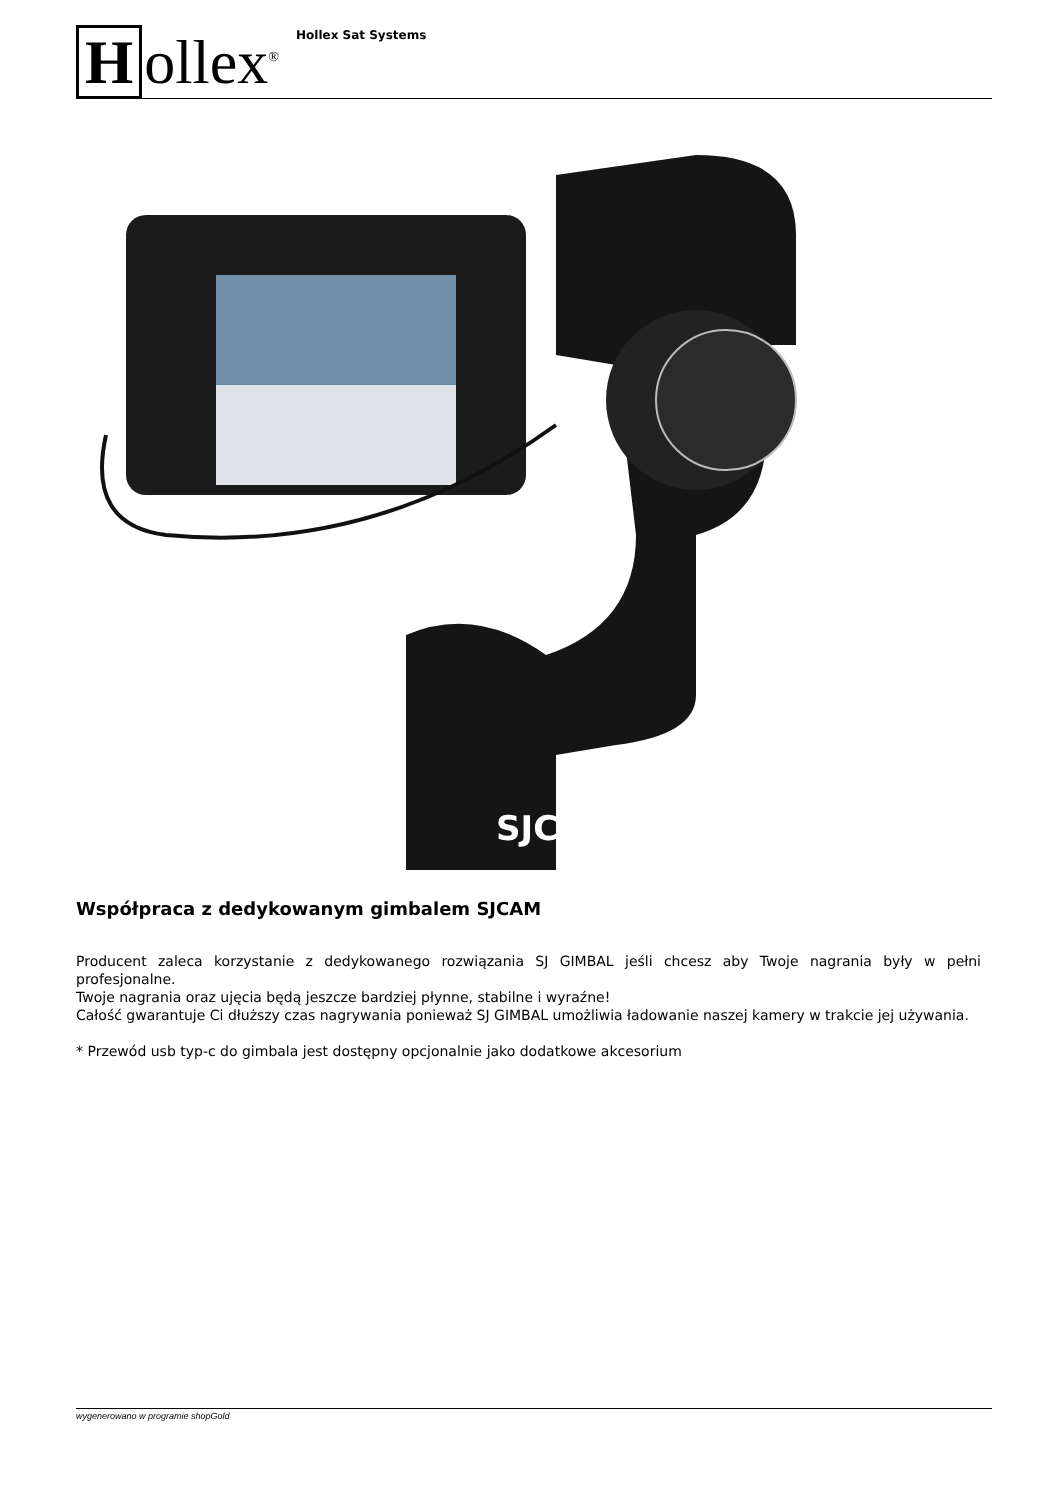Hollex<sup>®</sup>
Hollex Sat Systems
SJCA
Współpraca z dedykowanym gimbalem SJCAM
Producent zaleca korzystanie z dedykowanego rozwiązania SJ GIMBAL jeśli chcesz aby Twoje nagrania były w pełni profesjonalne.
Twoje nagrania oraz ujęcia będą jeszcze bardziej płynne, stabilne i wyraźne!
Całość gwarantuje Ci dłuższy czas nagrywania ponieważ SJ GIMBAL umożliwia ładowanie naszej kamery w trakcie jej używania.
* Przewód usb typ-c do gimbala jest dostępny opcjonalnie jako dodatkowe akcesorium
wygenerowano w programie shopGold